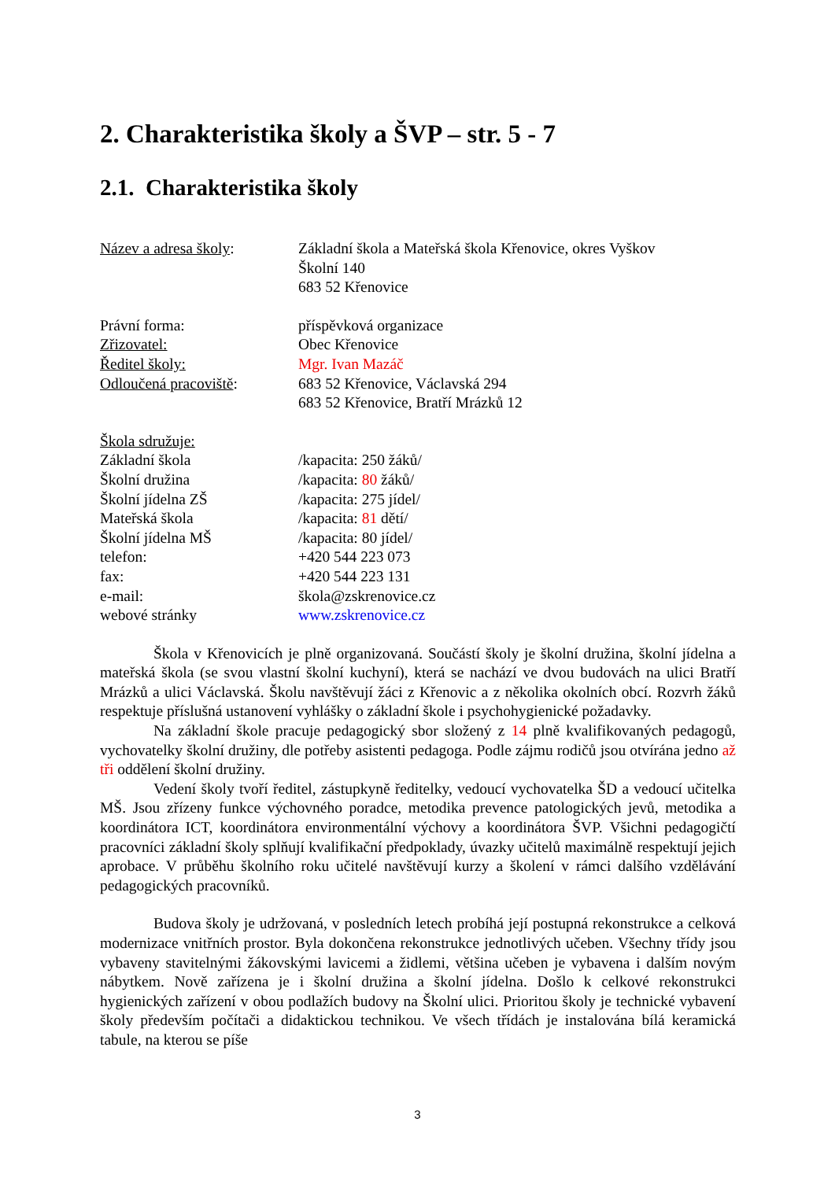2. Charakteristika školy a ŠVP – str. 5 - 7
2.1. Charakteristika školy
Název a adresa školy: Základní škola a Mateřská škola Křenovice, okres Vyškov
Školní 140
683 52 Křenovice
Právní forma: příspěvková organizace
Zřizovatel: Obec Křenovice
Ředitel školy: Mgr. Ivan Mazáč
Odloučená pracoviště: 683 52 Křenovice, Václavská 294
683 52 Křenovice, Bratří Mrázků 12
Škola sdružuje:
Základní škola /kapacita: 250 žáků/
Školní družina /kapacita: 80 žáků/
Školní jídelna ZŠ /kapacita: 275 jídel/
Mateřská škola /kapacita: 81 dětí/
Školní jídelna MŠ /kapacita: 80 jídel/
telefon: +420 544 223 073
fax: +420 544 223 131
e-mail: škola@zskrenovice.cz
webové stránky www.zskrenovice.cz
Škola v Křenovicích je plně organizovaná. Součástí školy je školní družina, školní jídelna a mateřská škola (se svou vlastní školní kuchyní), která se nachází ve dvou budovách na ulici Bratří Mrázků a ulici Václavská. Školu navštěvují žáci z Křenovic a z několika okolních obcí. Rozvrh žáků respektuje příslušná ustanovení vyhlášky o základní škole i psychohygienické požadavky.
Na základní škole pracuje pedagogický sbor složený z 14 plně kvalifikovaných pedagogů, vychovatelky školní družiny, dle potřeby asistenti pedagoga. Podle zájmu rodičů jsou otvírána jedno až tři oddělení školní družiny.
Vedení školy tvoří ředitel, zástupkyně ředitelky, vedoucí vychovatelka ŠD a vedoucí učitelka MŠ. Jsou zřízeny funkce výchovného poradce, metodika prevence patologických jevů, metodika a koordinátora ICT, koordinátora environmentální výchovy a koordinátora ŠVP. Všichni pedagogičtí pracovníci základní školy splňují kvalifikační předpoklady, úvazky učitelů maximálně respektují jejich aprobace. V průběhu školního roku učitelé navštěvují kurzy a školení v rámci dalšího vzdělávání pedagogických pracovníků.
Budova školy je udržovaná, v posledních letech probíhá její postupná rekonstrukce a celková modernizace vnitřních prostor. Byla dokončena rekonstrukce jednotlivých učeben. Všechny třídy jsou vybaveny stavitelnými žákovskými lavicemi a židlemi, většina učeben je vybavena i dalším novým nábytkem. Nově zařízena je i školní družina a školní jídelna. Došlo k celkové rekonstrukci hygienických zařízení v obou podlažích budovy na Školní ulici. Prioritou školy je technické vybavení školy především počítači a didaktickou technikou. Ve všech třídách je instalována bílá keramická tabule, na kterou se píše
3